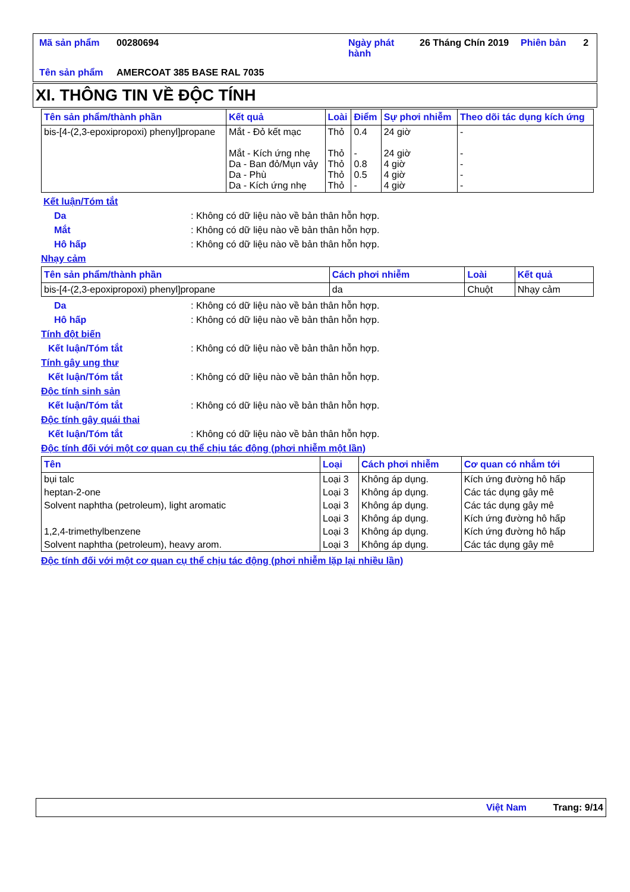| Mã sản phẩm | 00280694 | Ngày phát hành | 26 Tháng Chín 2019 | Phiên bản | 2 |
| Tên sản phẩm | AMERCOAT 385 BASE RAL 7035 | | | | |
XI. THÔNG TIN VỀ ĐỘC TÍNH
| Tên sản phẩm/thành phần | Kết quả | Loài | Điểm | Sự phơi nhiễm | Theo dõi tác dụng kích ứng |
| --- | --- | --- | --- | --- | --- |
| bis-[4-(2,3-epoxipropoxi) phenyl]propane | Mắt - Đỏ kết mạc Mắt - Kích ứng nhẹ Da - Ban đỏ/Mụn vảy Da - Phù Da - Kích ứng nhẹ | Thỏ Thỏ Thỏ Thỏ Thỏ | 0.4 - 0.8 0.5 - | 24 giờ 24 giờ 4 giờ 4 giờ 4 giờ | - - - - - |
Kết luận/Tóm tắt
Da: Không có dữ liệu nào về bản thân hỗn hợp.
Mắt: Không có dữ liệu nào về bản thân hỗn hợp.
Hô hấp: Không có dữ liệu nào về bản thân hỗn hợp.
Nhạy cảm
| Tên sản phẩm/thành phần | Cách phơi nhiễm | Loài | Kết quả |
| --- | --- | --- | --- |
| bis-[4-(2,3-epoxipropoxi) phenyl]propane | da | Chuột | Nhạy cảm |
Da: Không có dữ liệu nào về bản thân hỗn hợp.
Hô hấp: Không có dữ liệu nào về bản thân hỗn hợp.
Tính đột biến
Kết luận/Tóm tắt: Không có dữ liệu nào về bản thân hỗn hợp.
Tính gây ung thư
Kết luận/Tóm tắt: Không có dữ liệu nào về bản thân hỗn hợp.
Độc tính sinh sản
Kết luận/Tóm tắt: Không có dữ liệu nào về bản thân hỗn hợp.
Độc tính gây quái thai
Kết luận/Tóm tắt: Không có dữ liệu nào về bản thân hỗn hợp.
Độc tính đối với một cơ quan cụ thể chịu tác động (phơi nhiễm một lần)
| Tên | Loại | Cách phơi nhiễm | Cơ quan có nhắm tới |
| --- | --- | --- | --- |
| bụi talc | Loại 3 | Không áp dụng. | Kích ứng đường hô hấp |
| heptan-2-one | Loại 3 | Không áp dụng. | Các tác dụng gây mê |
| Solvent naphtha (petroleum), light aromatic | Loại 3 | Không áp dụng. | Các tác dụng gây mê |
| | Loại 3 | Không áp dụng. | Kích ứng đường hô hấp |
| 1,2,4-trimethylbenzene | Loại 3 | Không áp dụng. | Kích ứng đường hô hấp |
| Solvent naphtha (petroleum), heavy arom. | Loại 3 | Không áp dụng. | Các tác dụng gây mê |
Độc tính đối với một cơ quan cụ thể chịu tác động (phơi nhiễm lặp lại nhiều lần)
Việt Nam Trang: 9/14